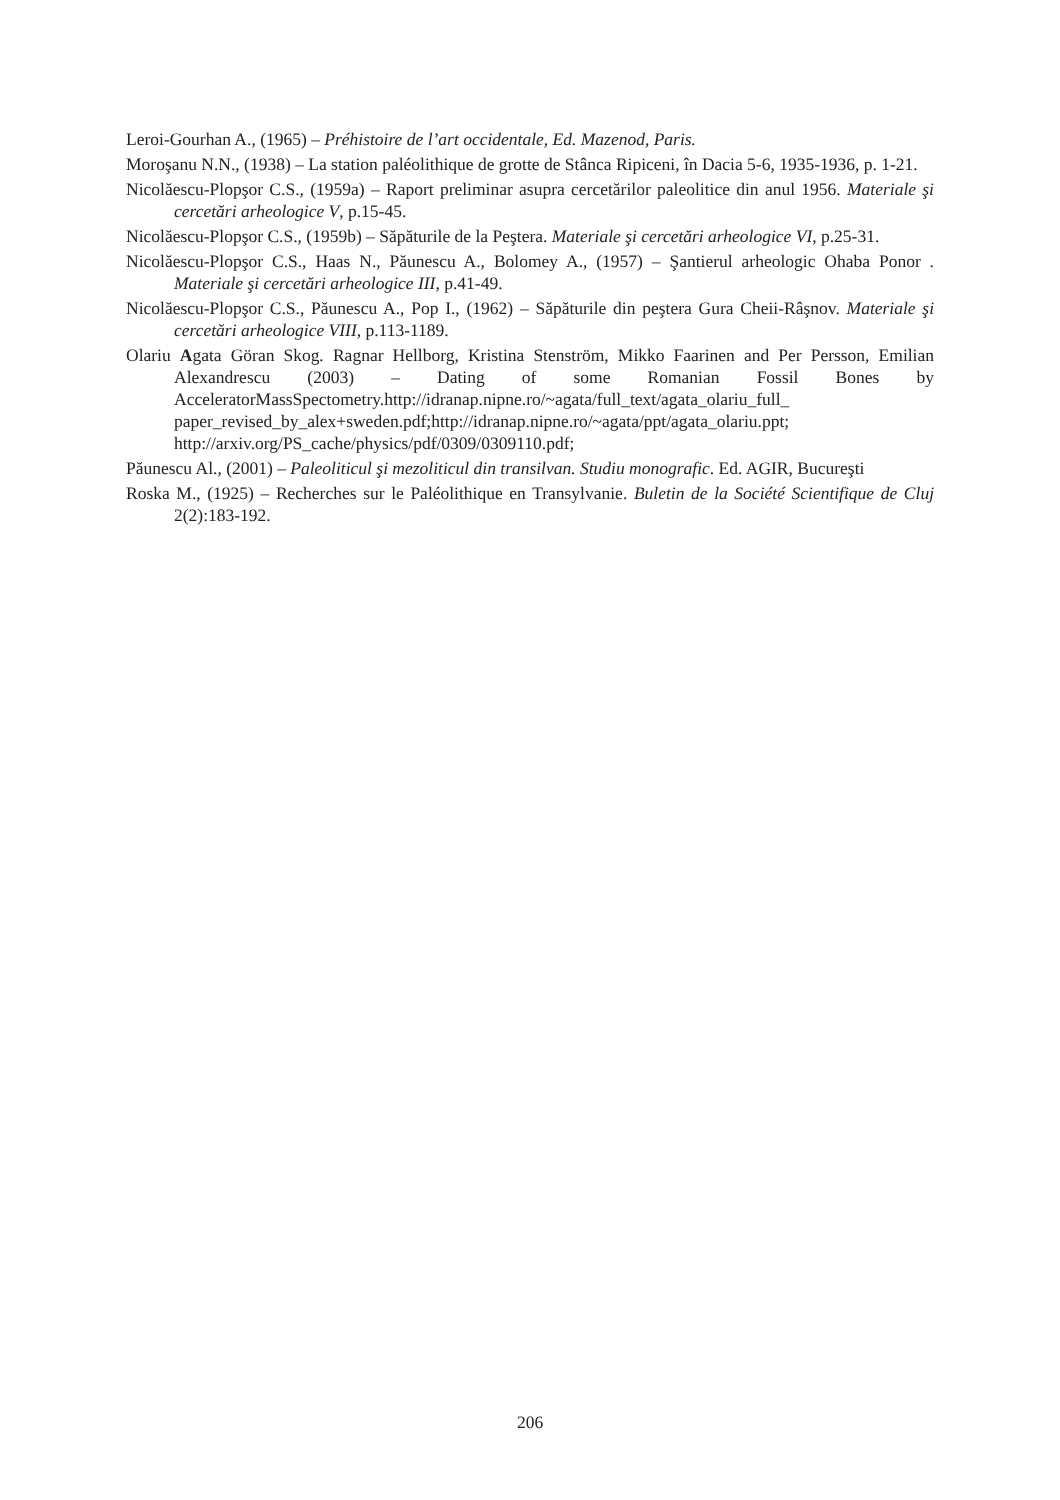Leroi-Gourhan A., (1965) – Préhistoire de l’art occidentale, Ed. Mazenod, Paris.
Moroşanu N.N., (1938) – La station paléolithique de grotte de Stânca Ripiceni, în Dacia 5-6, 1935-1936, p. 1-21.
Nicolăescu-Plopşor C.S., (1959a) – Raport preliminar asupra cercetărilor paleolitice din anul 1956. Materiale şi cercetări arheologice V, p.15-45.
Nicolăescu-Plopşor C.S., (1959b) – Săpăturile de la Peştera. Materiale şi cercetări arheologice VI, p.25-31.
Nicolăescu-Plopşor C.S., Haas N., Păunescu A., Bolomey A., (1957) – Şantierul arheologic Ohaba Ponor . Materiale şi cercetări arheologice III, p.41-49.
Nicolăescu-Plopşor C.S., Păunescu A., Pop I., (1962) – Săpăturile din peştera Gura Cheii-Râşnov. Materiale şi cercetări arheologice VIII, p.113-1189.
Olariu Agata Göran Skog. Ragnar Hellborg, Kristina Stenström, Mikko Faarinen and Per Persson, Emilian Alexandrescu (2003) – Dating of some Romanian Fossil Bones by AcceleratorMassSpectometry.http://idranap.nipne.ro/~agata/full_text/agata_olariu_full_ paper_revised_by_alex+sweden.pdf;http://idranap.nipne.ro/~agata/ppt/agata_olariu.ppt; http://arxiv.org/PS_cache/physics/pdf/0309/0309110.pdf;
Păunescu Al., (2001) – Paleoliticul şi mezoliticul din transilvan. Studiu monografic. Ed. AGIR, Bucureşti
Roska M., (1925) – Recherches sur le Paléolithique en Transylvanie. Buletin de la Société Scientifique de Cluj 2(2):183-192.
206